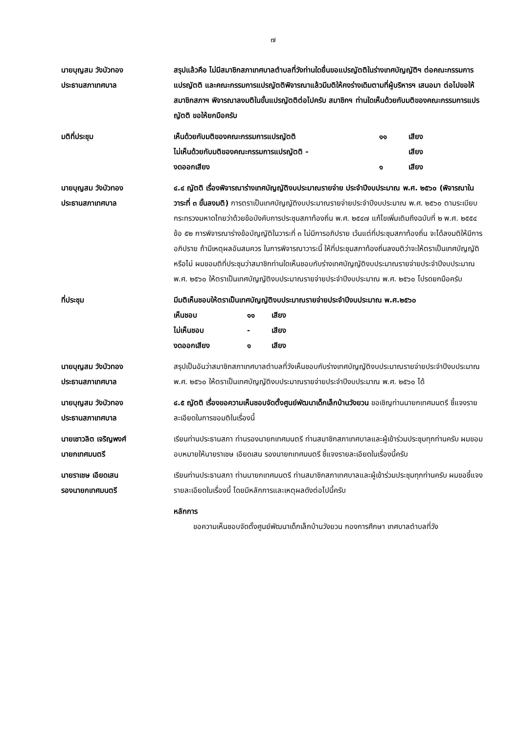๗
นายบุญสม วังบัวทอง
ประธานสภาเทศบาล
สรุปแล้วคือ ไม่มีสมาชิกสภาเทศบาลตำบลที่วังท่านใดยื่นขอแปรญัตติในร่างเทศบัญญัติฯ ต่อคณะกรรมการแปรญัตติ และคณะกรรมการแปรญัตติพิจารณาแล้วมีมติให้คงร่างเดิมตามที่ผู้บริหารฯ เสนอมา ต่อไปขอให้สมาชิกสภาฯ พิจารณาลงมติในขั้นแปรญัตติต่อไปครับ สมาชิกฯ ท่านใดเห็นด้วยกับมติของคณะกรรมการแปรญัตติ ขอให้ยกมือครับ
มติที่ประชุม
| เห็นด้วยกับมติของคณะกรรมการแปรญัตติ | ๑๑ | เสียง |
| ไม่เห็นด้วยกับมติของคณะกรรมการแปรญัตติ - | | เสียง |
| งดออกเสียง | ๑ | เสียง |
นายบุญสม วังบัวทอง
ประธานสภาเทศบาล
๔.๔ ญัตติ เรื่องพิจารณาร่างเทศบัญญัติงบประมาณรายจ่าย ประจำปีงบประมาณ พ.ศ. ๒๕๖๐ (พิจารณาในวาระที่ ๓ ขั้นลงมติ) การตราเป็นเทศบัญญัติงบประมาณรายจ่ายประจำปีงบประมาณ พ.ศ. ๒๕๖๐ ตามระเบียบกระทรวงมหาดไทยว่าด้วยข้อบังคับการประชุมสภาท้องถิ่น พ.ศ. ๒๕๔๗ แก้ไขเพิ่มเติมถึงฉบับที่ ๒ พ.ศ. ๒๕๕๔ ข้อ ๕๒ การพิจารณาร่างข้อบัญญัติในวาระที่ ๓ ไม่มีการอภิปราย เว้นแต่ที่ประชุมสภาท้องถิ่น จะได้ลงมติให้มีการอภิปราย ถ้ามีเหตุผลอันสมควร ในการพิจารณาวาระนี้ ให้ที่ประชุมสภาท้องถิ่นลงมติว่าจะให้ตราเป็นเทศบัญญัติหรือไม่ ผมขอมติที่ประชุมว่าสมาชิกท่านใดเห็นชอบกับร่างเทศบัญญัติงบประมาณรายจ่ายประจำปีงบประมาณ พ.ศ. ๒๕๖๐ ให้ตราเป็นเทศบัญญัติงบประมาณรายจ่ายประจำปีงบประมาณ พ.ศ. ๒๕๖๐ โปรดยกมือครับ
ที่ประชุม มีมติเห็นชอบให้ตราเป็นเทศบัญญัติงบประมาณรายจ่ายประจำปีงบประมาณ พ.ศ.๒๕๖๐
| เห็นชอบ | ๑๑ | เสียง |
| ไม่เห็นชอบ | - | เสียง |
| งดออกเสียง | ๑ | เสียง |
นายบุญสม วังบัวทอง
ประธานสภาเทศบาล
สรุปเป็นอันว่าสมาชิกสภาเทศบาลตำบลที่วังเห็นชอบกับร่างเทศบัญญัติงบประมาณรายจ่ายประจำปีงบประมาณ พ.ศ. ๒๕๖๐ ให้ตราเป็นเทศบัญญัติงบประมาณรายจ่ายประจำปีงบประมาณ พ.ศ. ๒๕๖๐ ได้
นายบุญสม วังบัวทอง
ประธานสภาเทศบาล
๔.๕ ญัตติ เรื่องขอความเห็นชอบจัดตั้งศูนย์พัฒนาเด็กเล็กบ้านวังยวน ขอเชิญท่านนายกเทศมนตรี ชี้แจงรายละเอียดในการขอมติในเรื่องนี้
นายเชาวลิต เจริญพงศ์
นายกเทศมนตรี
เรียนท่านประธานสภา ท่านรองนายกเทศมนตรี ท่านสมาชิกสภาเทศบาลและผู้เข้าร่วมประชุมทุกท่านครับ ผมขอมอบหมายให้นายราเชษ เอียดเสน รองนายกเทศมนตรี ชี้แจงรายละเอียดในเรื่องนี้ครับ
นายราเชษ เอียดเสน
รองนายกเทศมนตรี
เรียนท่านประธานสภา ท่านนายกเทศมนตรี ท่านสมาชิกสภาเทศบาลและผู้เข้าร่วมประชุมทุกท่านครับ ผมขอชี้แจงรายละเอียดในเรื่องนี้ โดยมีหลักการและเหตุผลดังต่อไปนี้ครับ
หลักการ
ขอความเห็นชอบจัดตั้งศูนย์พัฒนาเด็กเล็กบ้านวังยวน กองการศึกษา เทศบาลตำบลที่วัง